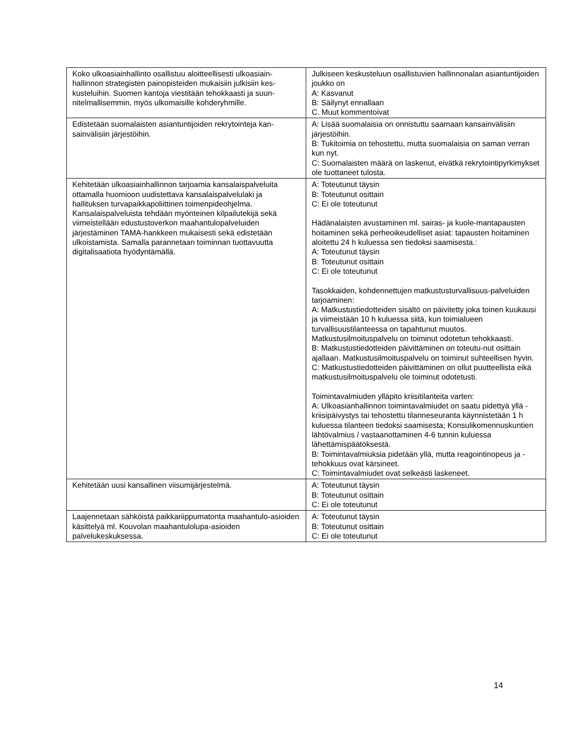| Koko ulkoasiainhallinto osallistuu aloitteellisesti ulkoasiain-hallinnon strategisten painopisteiden mukaisiin julkisiin kes-kusteluihin. Suomen kantoja viestitään tehokkaasti ja suun-nitelmallisemmin, myös ulkomaisille kohderyhmille. | Julkiseen keskusteluun osallistuvien hallinnonalan asiantuntijoiden joukko on A: Kasvanut B: Säilynyt ennallaan C. Muut kommentoivat |
| Edistetään suomalaisten asiantuntijoiden rekrytointeja kan-sainvälisiin järjestöihin. | A: Lisää suomalaisia on onnistuttu saamaan kansainvälisiin järjestöihin. B: Tukitoimia on tehostettu, mutta suomalaisia on saman verran kun nyt. C: Suomalaisten määrä on laskenut, eivätkä rekrytointipyrkimykset ole tuottaneet tulosta. |
| Kehitetään ulkoasiainhallinnon tarjoamia kansalaispalveluita ottamalla huomioon uudistettava kansalaispalvelulaki ja hallituksen turvapaikkapoliittinen toimenpideohjelma. Kansalaispalveluista tehdään myönteinen kilpailutekijä sekä viimeistellään edustustoverkon maahantulopalveluiden järjestäminen TAMA-hankkeen mukaisesti sekä edistetään ulkoistamista. Samalla parannetaan toiminnan tuottavuutta digitalisaatiota hyödyntämällä. | A: Toteutunut täysin B: Toteutunut osittain C: Ei ole toteutunut Hädänalaisten avustaminen ml. sairas- ja kuole-mantapausten hoitaminen sekä perheoikeudelliset asiat: tapausten hoitaminen aloitettu 24 h kuluessa sen tiedoksi saamisesta.: A: Toteutunut täysin B: Toteutunut osittain C: Ei ole toteutunut Tasokkaiden, kohdennettujen matkustusturvallisuus-palveluiden tarjoaminen: A: Matkustustiedotteiden sisältö on päivitetty joka toinen kuukausi ja viimeistään 10 h kuluessa siitä, kun toimialueen turvallisuustilanteessa on tapahtunut muutos. Matkustusilmoituspalvelu on toiminut odotetun tehokkaasti. B: Matkustustiedotteiden päivittäminen on toteutu-nut osittain ajallaan. Matkustusilmoituspalvelu on toiminut suhteellisen hyvin. C: Matkustustiedotteiden päivittäminen on ollut puutteellista eikä matkustusilmoituspalvelu ole toiminut odotetusti. Toimintavalmiuden ylläpito kriisitilanteita varten: A: Ulkoasianhallinnon toimintavalmiudet on saatu pidettyä yllä - kriisipäivystys tai tehostettu tilanneseuranta käynnistetään 1 h kuluessa tilanteen tiedoksi saamisesta; Konsulikomennuskuntien lähtövalmius / vastaanottaminen 4-6 tunnin kuluessa lähettämispäätöksestä. B: Toimintavalmiuksia pidetään yllä, mutta reagointinopeus ja -tehokkuus ovat kärsineet. C: Toimintavalmiudet ovat selkeästi laskeneet. |
| Kehitetään uusi kansallinen viisumijärjestelmä. | A: Toteutunut täysin B: Toteutunut osittain C: Ei ole toteutunut |
| Laajennetaan sähköistä paikkariippumatonta maahantulo-asioiden käsittelyä ml. Kouvolan maahantulolupa-asioiden palvelukeskuksessa. | A: Toteutunut täysin B: Toteutunut osittain C: Ei ole toteutunut |
14